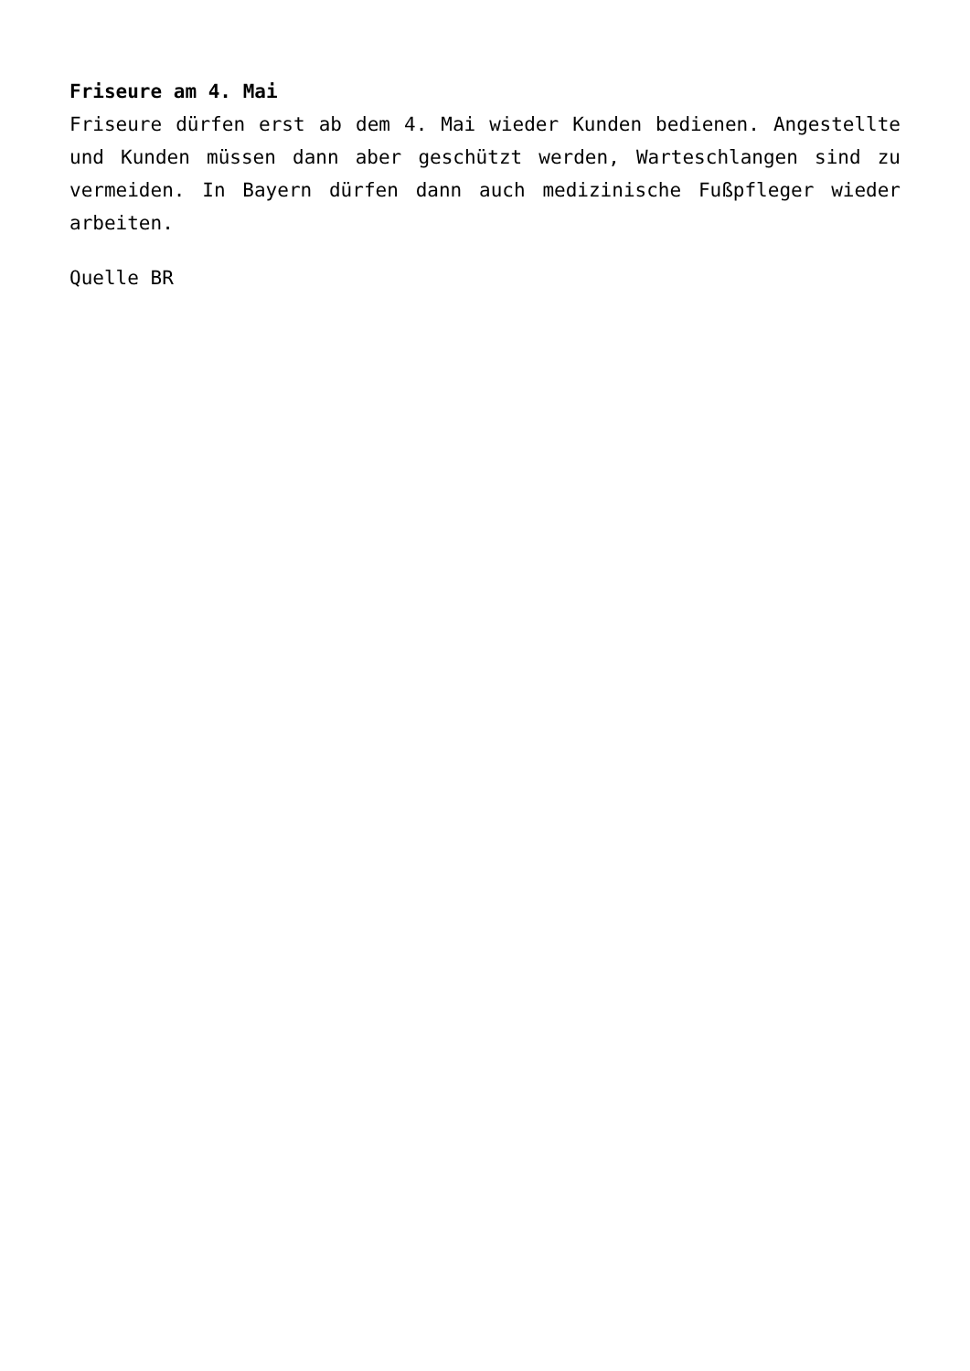Friseure am 4. Mai
Friseure dürfen erst ab dem 4. Mai wieder Kunden bedienen. Angestellte und Kunden müssen dann aber geschützt werden, Warteschlangen sind zu vermeiden. In Bayern dürfen dann auch medizinische Fußpfleger wieder arbeiten.
Quelle BR